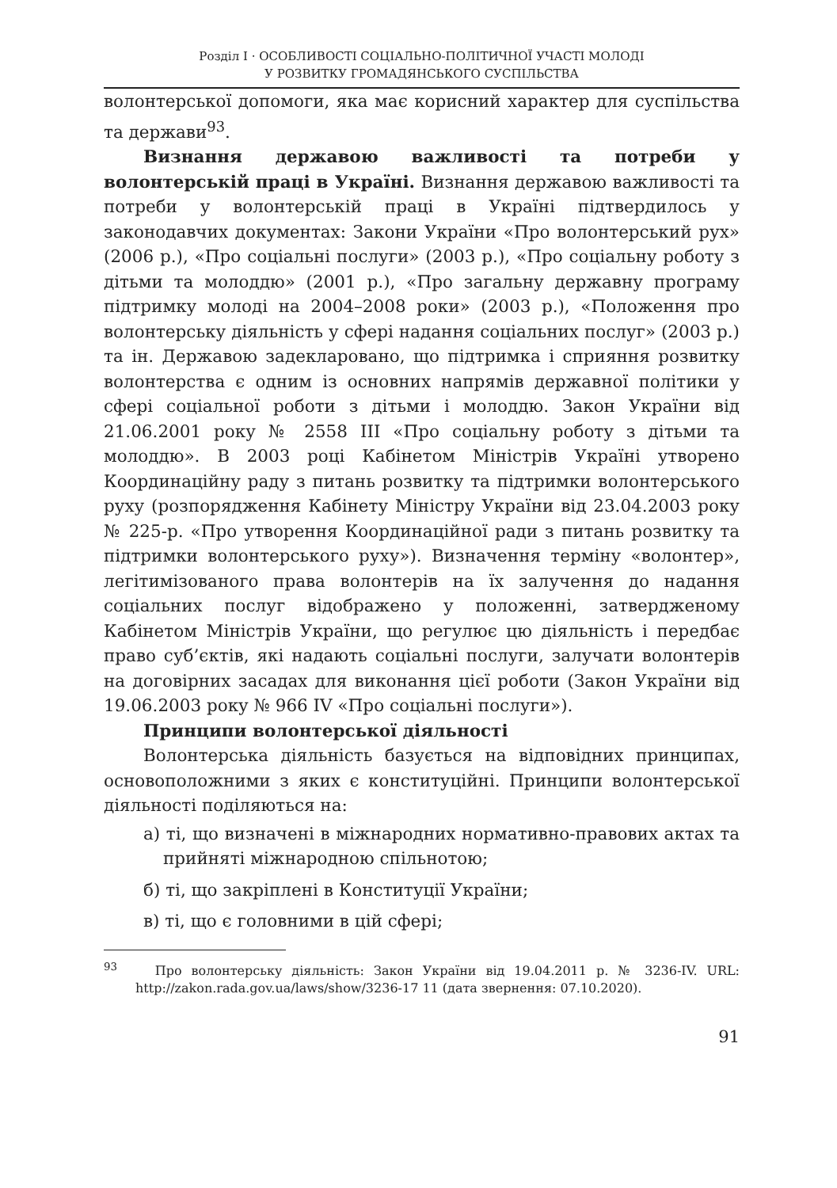Розділ I · ОСОБЛИВОСТІ СОЦІАЛЬНО-ПОЛІТИЧНОЇ УЧАСТІ МОЛОДІ
У РОЗВИТКУ ГРОМАДЯНСЬКОГО СУСПІЛЬСТВА
волонтерської допомоги, яка має корисний характер для суспільства та держави<sup>93</sup>.
Визнання державою важливості та потреби у волонтерській праці в Україні. Визнання державою важливості та потреби у волонтерській праці в Україні підтвердилось у законодавчих документах: Закони України «Про волонтерський рух» (2006 р.), «Про соціальні послуги» (2003 р.), «Про соціальну роботу з дітьми та молоддю» (2001 р.), «Про загальну державну програму підтримку молоді на 2004–2008 роки» (2003 р.), «Положення про волонтерську діяльність у сфері надання соціальних послуг» (2003 р.) та ін. Державою задекларовано, що підтримка і сприяння розвитку волонтерства є одним із основних напрямів державної політики у сфері соціальної роботи з дітьми і молоддю. Закон України від 21.06.2001 року № 2558 III «Про соціальну роботу з дітьми та молоддю». В 2003 році Кабінетом Міністрів Україні утворено Координаційну раду з питань розвитку та підтримки волонтерського руху (розпорядження Кабінету Міністру України від 23.04.2003 року № 225-р. «Про утворення Координаційної ради з питань розвитку та підтримки волонтерського руху»). Визначення терміну «волонтер», легітимізованого права волонтерів на їх залучення до надання соціальних послуг відображено у положенні, затвердженому Кабінетом Міністрів України, що регулює цю діяльність і передбає право суб’єктів, які надають соціальні послуги, залучати волонтерів на договірних засадах для виконання цієї роботи (Закон України від 19.06.2003 року № 966 IV «Про соціальні послуги»).
Принципи волонтерської діяльності
Волонтерська діяльність базується на відповідних принципах, основоположними з яких є конституційні. Принципи волонтерської діяльності поділяються на:
а) ті, що визначені в міжнародних нормативно-правових актах та прийняті міжнародною спільнотою;
б) ті, що закріплені в Конституції України;
в) ті, що є головними в цій сфері;
<sup>93</sup> Про волонтерську діяльність: Закон України від 19.04.2011 р. № 3236-IV. URL: http://zakon.rada.gov.ua/laws/show/3236-17 11 (дата звернення: 07.10.2020).
91